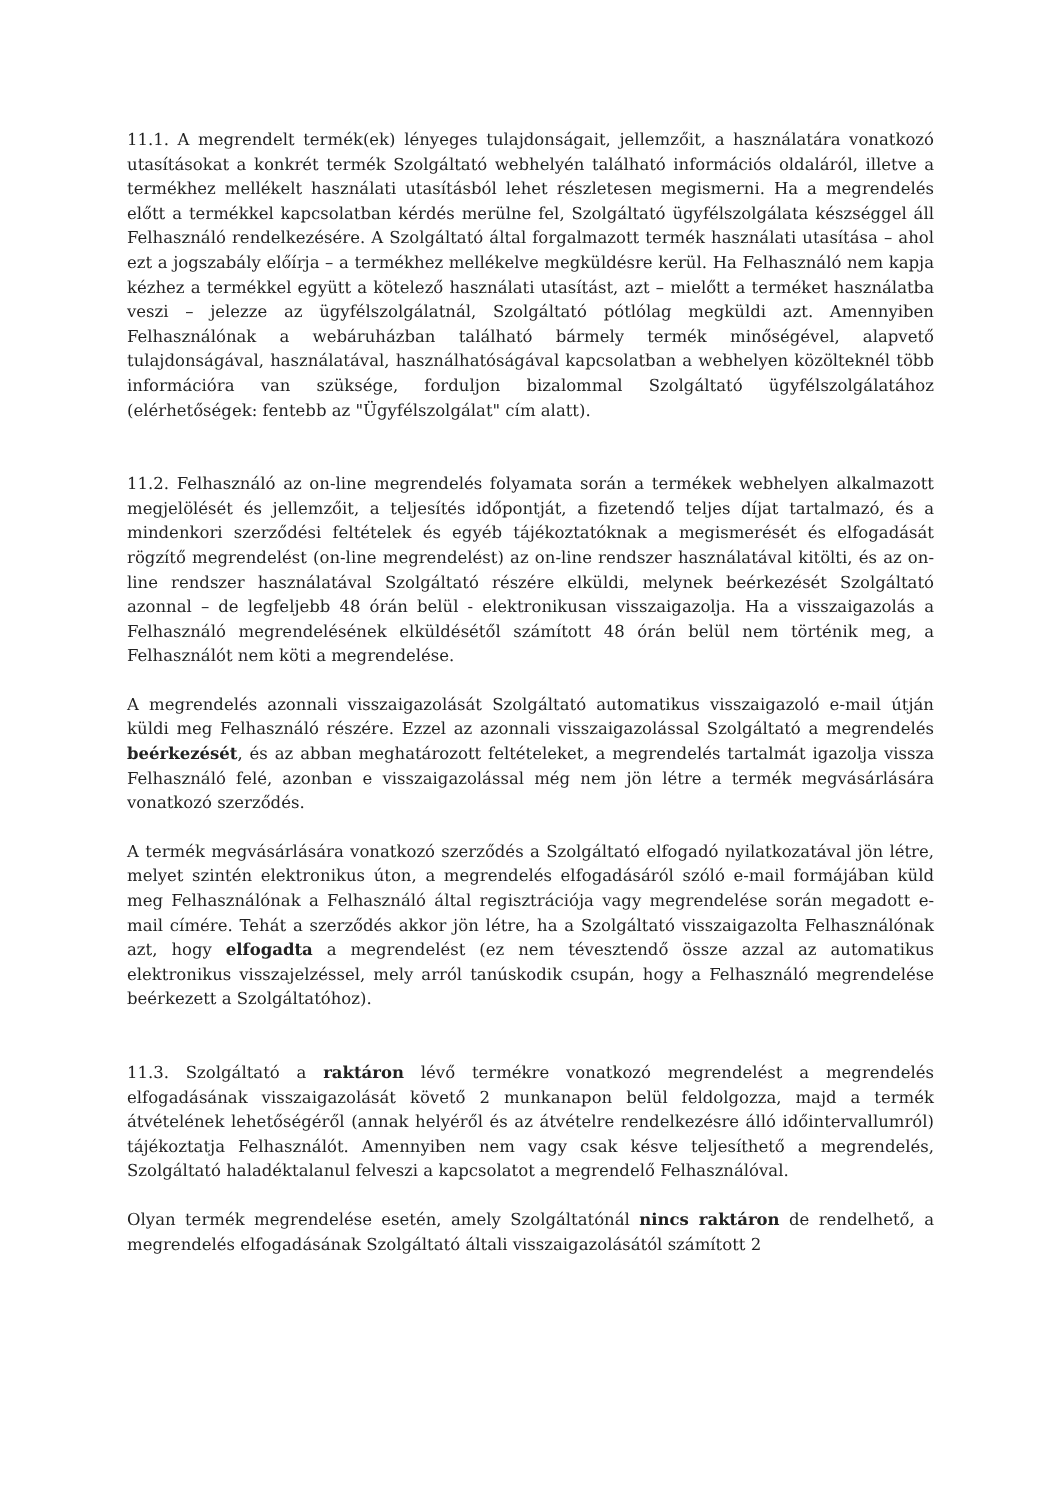11.1. A megrendelt termék(ek) lényeges tulajdonságait, jellemzőit, a használatára vonatkozó utasításokat a konkrét termék Szolgáltató webhelyén található információs oldaláról, illetve a termékhez mellékelt használati utasításból lehet részletesen megismerni. Ha a megrendelés előtt a termékkel kapcsolatban kérdés merülne fel, Szolgáltató ügyfélszolgálata készséggel áll Felhasználó rendelkezésére. A Szolgáltató által forgalmazott termék használati utasítása – ahol ezt a jogszabály előírja – a termékhez mellékelve megküldésre kerül. Ha Felhasználó nem kapja kézhez a termékkel együtt a kötelező használati utasítást, azt – mielőtt a terméket használatba veszi – jelezze az ügyfélszolgálatnál, Szolgáltató pótlólag megküldi azt. Amennyiben Felhasználónak a webáruházban található bármely termék minőségével, alapvető tulajdonságával, használatával, használhatóságával kapcsolatban a webhelyen közölteknél több információra van szüksége, forduljon bizalommal Szolgáltató ügyfélszolgálatához (elérhetőségek: fentebb az "Ügyfélszolgálat" cím alatt).
11.2. Felhasználó az on-line megrendelés folyamata során a termékek webhelyen alkalmazott megjelölését és jellemzőit, a teljesítés időpontját, a fizetendő teljes díjat tartalmazó, és a mindenkori szerződési feltételek és egyéb tájékoztatóknak a megismerését és elfogadását rögzítő megrendelést (on-line megrendelést) az on-line rendszer használatával kitölti, és az on-line rendszer használatával Szolgáltató részére elküldi, melynek beérkezését Szolgáltató azonnal – de legfeljebb 48 órán belül - elektronikusan visszaigazolja. Ha a visszaigazolás a Felhasználó megrendelésének elküldésétől számított 48 órán belül nem történik meg, a Felhasználót nem köti a megrendelése.
A megrendelés azonnali visszaigazolását Szolgáltató automatikus visszaigazoló e-mail útján küldi meg Felhasználó részére. Ezzel az azonnali visszaigazolással Szolgáltató a megrendelés beérkezését, és az abban meghatározott feltételeket, a megrendelés tartalmát igazolja vissza Felhasználó felé, azonban e visszaigazolással még nem jön létre a termék megvásárlására vonatkozó szerződés.
A termék megvásárlására vonatkozó szerződés a Szolgáltató elfogadó nyilatkozatával jön létre, melyet szintén elektronikus úton, a megrendelés elfogadásáról szóló e-mail formájában küld meg Felhasználónak a Felhasználó által regisztrációja vagy megrendelése során megadott e-mail címére. Tehát a szerződés akkor jön létre, ha a Szolgáltató visszaigazolta Felhasználónak azt, hogy elfogadta a megrendelést (ez nem tévesztendő össze azzal az automatikus elektronikus visszajelzéssel, mely arról tanúskodik csupán, hogy a Felhasználó megrendelése beérkezett a Szolgáltatóhoz).
11.3. Szolgáltató a raktáron lévő termékre vonatkozó megrendelést a megrendelés elfogadásának visszaigazolását követő 2 munkanapon belül feldolgozza, majd a termék átvételének lehetőségéről (annak helyéről és az átvételre rendelkezésre álló időintervallumról) tájékoztatja Felhasználót. Amennyiben nem vagy csak késve teljesíthető a megrendelés, Szolgáltató haladéktalanul felveszi a kapcsolatot a megrendelő Felhasználóval.
Olyan termék megrendelése esetén, amely Szolgáltatónál nincs raktáron de rendelhető, a megrendelés elfogadásának Szolgáltató általi visszaigazolásától számított 2